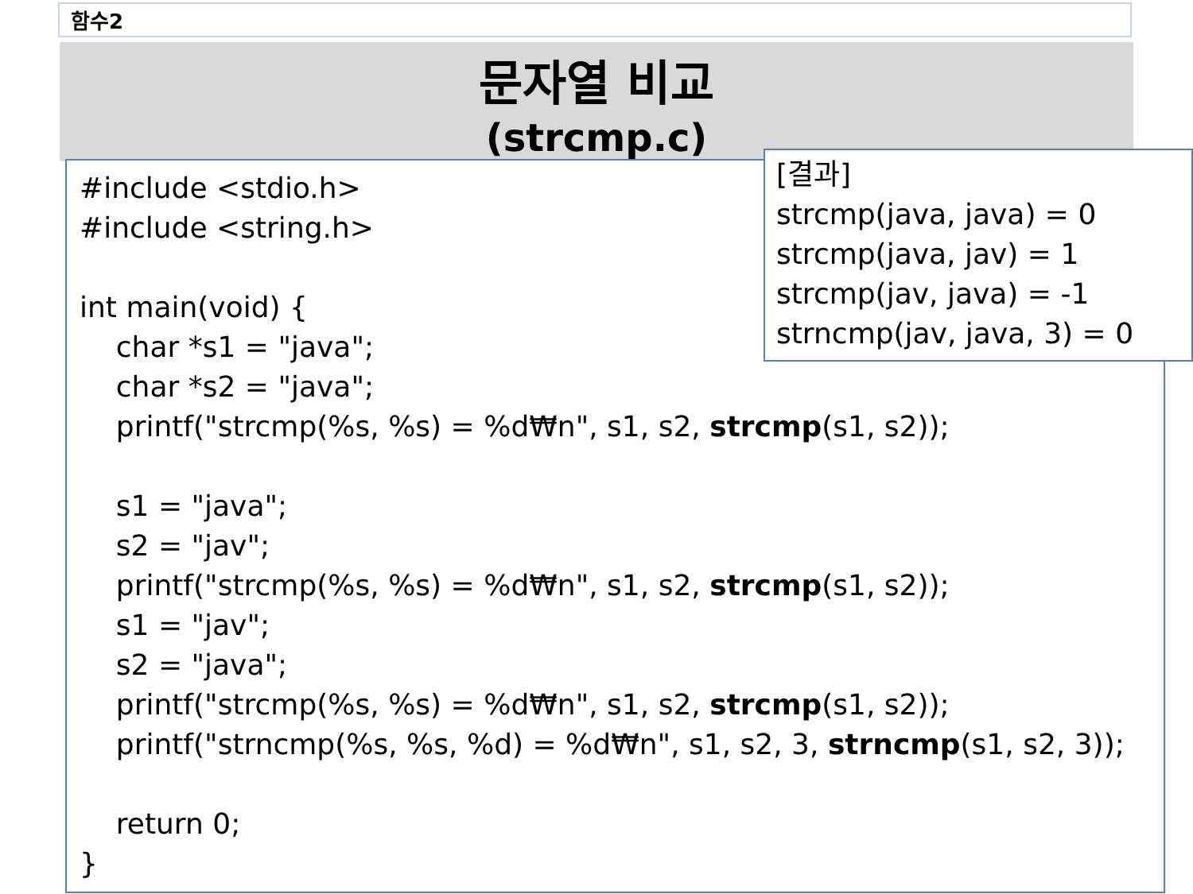함수2
문자열 비교
(strcmp.c)
#include <stdio.h> #include <string.h> int main(void) { char *s1 = "java"; char *s2 = "java"; printf("strcmp(%s, %s) = %d₩n", s1, s2, strcmp(s1, s2)); s1 = "java"; s2 = "jav"; printf("strcmp(%s, %s) = %d₩n", s1, s2, strcmp(s1, s2)); s1 = "jav"; s2 = "java"; printf("strcmp(%s, %s) = %d₩n", s1, s2, strcmp(s1, s2)); printf("strncmp(%s, %s, %d) = %d₩n", s1, s2, 3, strncmp(s1, s2, 3)); return 0; }
[결과] strcmp(java, java) = 0 strcmp(java, jav) = 1 strcmp(jav, java) = -1 strncmp(jav, java, 3) = 0